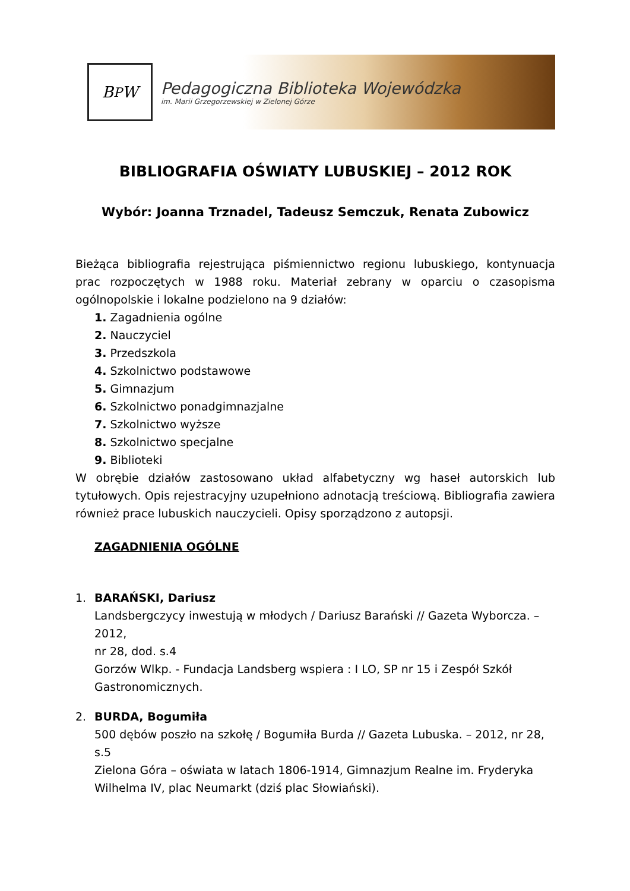B<sup>P</sup>W
Pedagogiczna Biblioteka Wojewódzka
im. Marii Grzegorzewskiej w Zielonej Górze
BIBLIOGRAFIA OŚWIATY LUBUSKIEJ – 2012 ROK
Wybór: Joanna Trznadel, Tadeusz Semczuk, Renata Zubowicz
Bieżąca bibliografia rejestrująca piśmiennictwo regionu lubuskiego, kontynuacja prac rozpoczętych w 1988 roku. Materiał zebrany w oparciu o czasopisma ogólnopolskie i lokalne podzielono na 9 działów:
1. Zagadnienia ogólne
2. Nauczyciel
3. Przedszkola
4. Szkolnictwo podstawowe
5. Gimnazjum
6. Szkolnictwo ponadgimnazjalne
7. Szkolnictwo wyższe
8. Szkolnictwo specjalne
9. Biblioteki
W obrębie działów zastosowano układ alfabetyczny wg haseł autorskich lub tytułowych. Opis rejestracyjny uzupełniono adnotacją treściową. Bibliografia zawiera również prace lubuskich nauczycieli. Opisy sporządzono z autopsji.
ZAGADNIENIA OGÓLNE
1. BARAŃSKI, Dariusz
Landsbergczycy inwestują w młodych / Dariusz Barański // Gazeta Wyborcza. – 2012,
nr 28, dod. s.4
Gorzów Wlkp. - Fundacja Landsberg wspiera : I LO, SP nr 15 i Zespół Szkół Gastronomicznych.
2. BURDA, Bogumiła
500 dębów poszło na szkołę / Bogumiła Burda // Gazeta Lubuska. – 2012, nr 28, s.5
Zielona Góra – oświata w latach 1806-1914, Gimnazjum Realne im. Fryderyka Wilhelma IV, plac Neumarkt (dziś plac Słowiański).